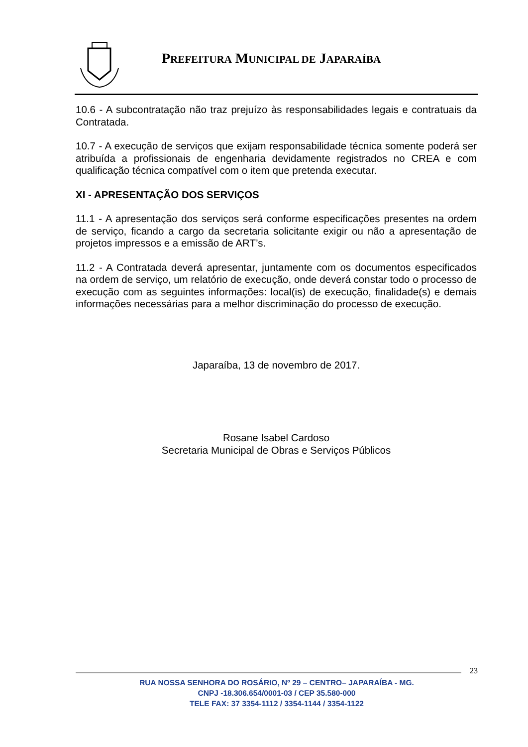PREFEITURA MUNICIPAL DE JAPARAÍBA
10.6 - A subcontratação não traz prejuízo às responsabilidades legais e contratuais da Contratada.
10.7 - A execução de serviços que exijam responsabilidade técnica somente poderá ser atribuída a profissionais de engenharia devidamente registrados no CREA e com qualificação técnica compatível com o item que pretenda executar.
XI - APRESENTAÇÃO DOS SERVIÇOS
11.1 - A apresentação dos serviços será conforme especificações presentes na ordem de serviço, ficando a cargo da secretaria solicitante exigir ou não a apresentação de projetos impressos e a emissão de ART’s.
11.2 - A Contratada deverá apresentar, juntamente com os documentos especificados na ordem de serviço, um relatório de execução, onde deverá constar todo o processo de execução com as seguintes informações: local(is) de execução, finalidade(s) e demais informações necessárias para a melhor discriminação do processo de execução.
Japaraíba, 13 de novembro de 2017.
Rosane Isabel Cardoso
Secretaria Municipal de Obras e Serviços Públicos
23
RUA NOSSA SENHORA DO ROSÁRIO, Nº 29 – CENTRO– JAPARAÍBA - MG.
CNPJ -18.306.654/0001-03 / CEP 35.580-000
TELE FAX: 37 3354-1112 / 3354-1144 / 3354-1122